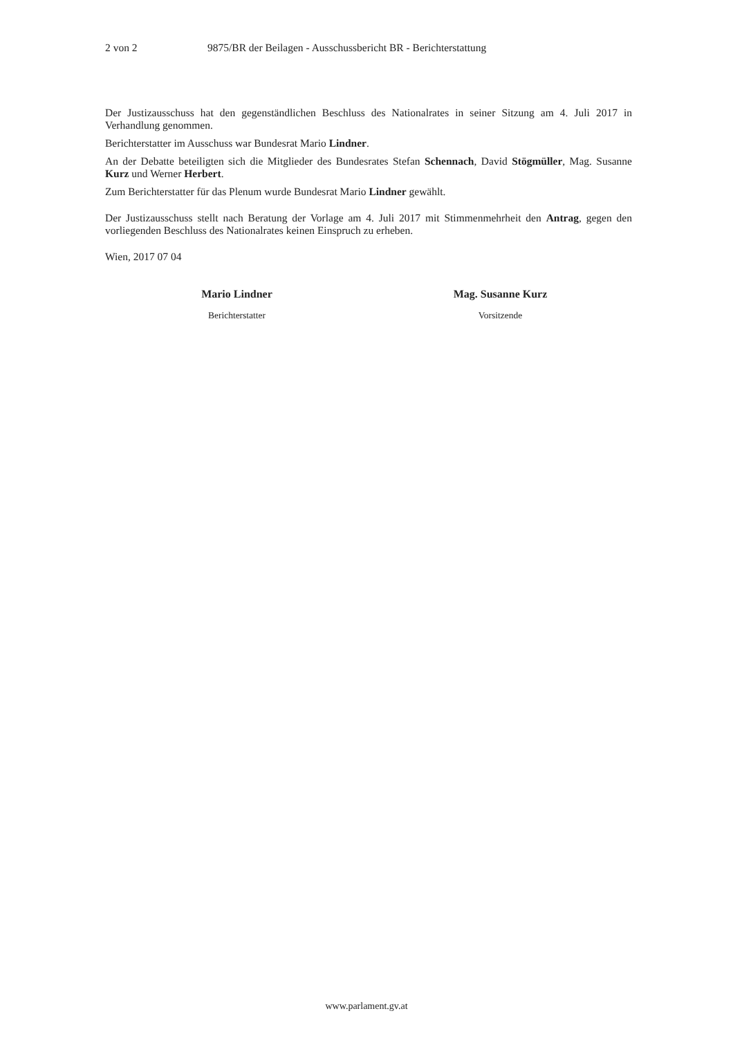2 von 2 9875/BR der Beilagen - Ausschussbericht BR - Berichterstattung
Der Justizausschuss hat den gegenständlichen Beschluss des Nationalrates in seiner Sitzung am 4. Juli 2017 in Verhandlung genommen.
Berichterstatter im Ausschuss war Bundesrat Mario Lindner.
An der Debatte beteiligten sich die Mitglieder des Bundesrates Stefan Schennach, David Stögmüller, Mag. Susanne Kurz und Werner Herbert.
Zum Berichterstatter für das Plenum wurde Bundesrat Mario Lindner gewählt.
Der Justizausschuss stellt nach Beratung der Vorlage am 4. Juli 2017 mit Stimmenmehrheit den Antrag, gegen den vorliegenden Beschluss des Nationalrates keinen Einspruch zu erheben.
Wien, 2017 07 04
Mario Lindner
Berichterstatter
Mag. Susanne Kurz
Vorsitzende
www.parlament.gv.at